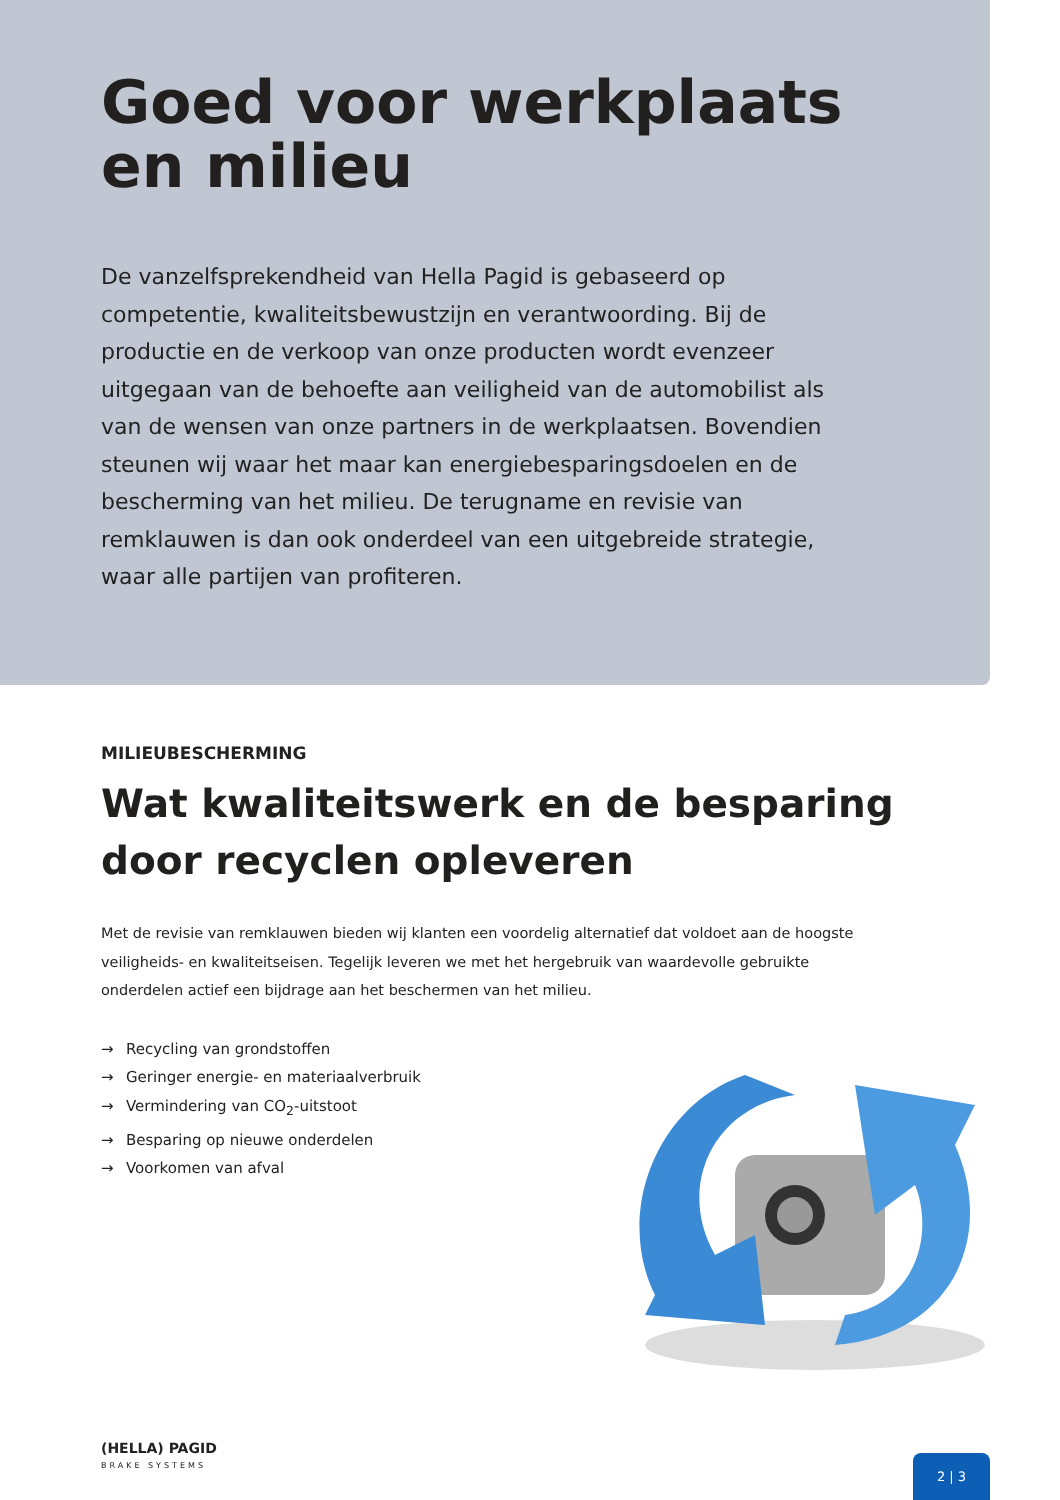Goed voor werkplaats
en milieu
De vanzelfsprekendheid van Hella Pagid is gebaseerd op competentie, kwaliteitsbewustzijn en verantwoording. Bij de productie en de verkoop van onze producten wordt evenzeer uitgegaan van de behoefte aan veiligheid van de automobilist als van de wensen van onze partners in de werkplaatsen. Bovendien steunen wij waar het maar kan energiebesparingsdoelen en de bescherming van het milieu. De terugname en revisie van remklauwen is dan ook onderdeel van een uitgebreide strategie, waar alle partijen van profiteren.
MILIEUBESCHERMING
Wat kwaliteitswerk en de besparing
door recyclen opleveren
Met de revisie van remklauwen bieden wij klanten een voordelig alternatief dat voldoet aan de hoogste veiligheids- en kwaliteitseisen. Tegelijk leveren we met het hergebruik van waardevolle gebruikte onderdelen actief een bijdrage aan het beschermen van het milieu.
→ Recycling van grondstoffen
→ Geringer energie- en materiaalverbruik
→ Vermindering van CO<sub>2</sub>-uitstoot
→ Besparing op nieuwe onderdelen
→ Voorkomen van afval
(HELLA) PAGID
BRAKE SYSTEMS
2 | 3